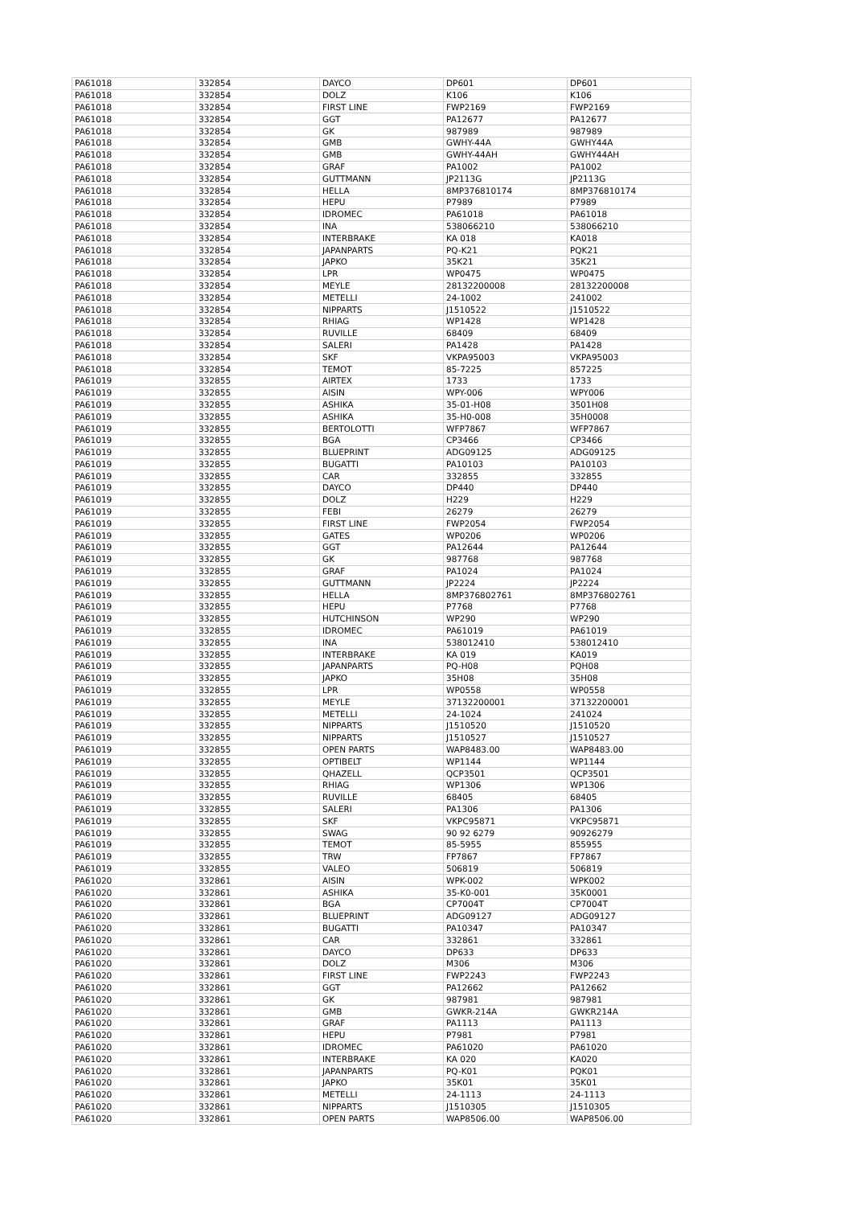| PA61018 | 332854 | DAYCO | DP601 | DP601 |
| PA61018 | 332854 | DOLZ | K106 | K106 |
| PA61018 | 332854 | FIRST LINE | FWP2169 | FWP2169 |
| PA61018 | 332854 | GGT | PA12677 | PA12677 |
| PA61018 | 332854 | GK | 987989 | 987989 |
| PA61018 | 332854 | GMB | GWHY-44A | GWHY44A |
| PA61018 | 332854 | GMB | GWHY-44AH | GWHY44AH |
| PA61018 | 332854 | GRAF | PA1002 | PA1002 |
| PA61018 | 332854 | GUTTMANN | JP2113G | JP2113G |
| PA61018 | 332854 | HELLA | 8MP376810174 | 8MP376810174 |
| PA61018 | 332854 | HEPU | P7989 | P7989 |
| PA61018 | 332854 | IDROMEC | PA61018 | PA61018 |
| PA61018 | 332854 | INA | 538066210 | 538066210 |
| PA61018 | 332854 | INTERBRAKE | KA 018 | KA018 |
| PA61018 | 332854 | JAPANPARTS | PQ-K21 | PQK21 |
| PA61018 | 332854 | JAPKO | 35K21 | 35K21 |
| PA61018 | 332854 | LPR | WP0475 | WP0475 |
| PA61018 | 332854 | MEYLE | 28132200008 | 28132200008 |
| PA61018 | 332854 | METELLI | 24-1002 | 241002 |
| PA61018 | 332854 | NIPPARTS | J1510522 | J1510522 |
| PA61018 | 332854 | RHIAG | WP1428 | WP1428 |
| PA61018 | 332854 | RUVILLE | 68409 | 68409 |
| PA61018 | 332854 | SALERI | PA1428 | PA1428 |
| PA61018 | 332854 | SKF | VKPA95003 | VKPA95003 |
| PA61018 | 332854 | TEMOT | 85-7225 | 857225 |
| PA61019 | 332855 | AIRTEX | 1733 | 1733 |
| PA61019 | 332855 | AISIN | WPY-006 | WPY006 |
| PA61019 | 332855 | ASHIKA | 35-01-H08 | 3501H08 |
| PA61019 | 332855 | ASHIKA | 35-H0-008 | 35H0008 |
| PA61019 | 332855 | BERTOLOTTI | WFP7867 | WFP7867 |
| PA61019 | 332855 | BGA | CP3466 | CP3466 |
| PA61019 | 332855 | BLUEPRINT | ADG09125 | ADG09125 |
| PA61019 | 332855 | BUGATTI | PA10103 | PA10103 |
| PA61019 | 332855 | CAR | 332855 | 332855 |
| PA61019 | 332855 | DAYCO | DP440 | DP440 |
| PA61019 | 332855 | DOLZ | H229 | H229 |
| PA61019 | 332855 | FEBI | 26279 | 26279 |
| PA61019 | 332855 | FIRST LINE | FWP2054 | FWP2054 |
| PA61019 | 332855 | GATES | WP0206 | WP0206 |
| PA61019 | 332855 | GGT | PA12644 | PA12644 |
| PA61019 | 332855 | GK | 987768 | 987768 |
| PA61019 | 332855 | GRAF | PA1024 | PA1024 |
| PA61019 | 332855 | GUTTMANN | JP2224 | JP2224 |
| PA61019 | 332855 | HELLA | 8MP376802761 | 8MP376802761 |
| PA61019 | 332855 | HEPU | P7768 | P7768 |
| PA61019 | 332855 | HUTCHINSON | WP290 | WP290 |
| PA61019 | 332855 | IDROMEC | PA61019 | PA61019 |
| PA61019 | 332855 | INA | 538012410 | 538012410 |
| PA61019 | 332855 | INTERBRAKE | KA 019 | KA019 |
| PA61019 | 332855 | JAPANPARTS | PQ-H08 | PQH08 |
| PA61019 | 332855 | JAPKO | 35H08 | 35H08 |
| PA61019 | 332855 | LPR | WP0558 | WP0558 |
| PA61019 | 332855 | MEYLE | 37132200001 | 37132200001 |
| PA61019 | 332855 | METELLI | 24-1024 | 241024 |
| PA61019 | 332855 | NIPPARTS | J1510520 | J1510520 |
| PA61019 | 332855 | NIPPARTS | J1510527 | J1510527 |
| PA61019 | 332855 | OPEN PARTS | WAP8483.00 | WAP8483.00 |
| PA61019 | 332855 | OPTIBELT | WP1144 | WP1144 |
| PA61019 | 332855 | QHAZELL | QCP3501 | QCP3501 |
| PA61019 | 332855 | RHIAG | WP1306 | WP1306 |
| PA61019 | 332855 | RUVILLE | 68405 | 68405 |
| PA61019 | 332855 | SALERI | PA1306 | PA1306 |
| PA61019 | 332855 | SKF | VKPC95871 | VKPC95871 |
| PA61019 | 332855 | SWAG | 90 92 6279 | 90926279 |
| PA61019 | 332855 | TEMOT | 85-5955 | 855955 |
| PA61019 | 332855 | TRW | FP7867 | FP7867 |
| PA61019 | 332855 | VALEO | 506819 | 506819 |
| PA61020 | 332861 | AISIN | WPK-002 | WPK002 |
| PA61020 | 332861 | ASHIKA | 35-K0-001 | 35K0001 |
| PA61020 | 332861 | BGA | CP7004T | CP7004T |
| PA61020 | 332861 | BLUEPRINT | ADG09127 | ADG09127 |
| PA61020 | 332861 | BUGATTI | PA10347 | PA10347 |
| PA61020 | 332861 | CAR | 332861 | 332861 |
| PA61020 | 332861 | DAYCO | DP633 | DP633 |
| PA61020 | 332861 | DOLZ | M306 | M306 |
| PA61020 | 332861 | FIRST LINE | FWP2243 | FWP2243 |
| PA61020 | 332861 | GGT | PA12662 | PA12662 |
| PA61020 | 332861 | GK | 987981 | 987981 |
| PA61020 | 332861 | GMB | GWKR-214A | GWKR214A |
| PA61020 | 332861 | GRAF | PA1113 | PA1113 |
| PA61020 | 332861 | HEPU | P7981 | P7981 |
| PA61020 | 332861 | IDROMEC | PA61020 | PA61020 |
| PA61020 | 332861 | INTERBRAKE | KA 020 | KA020 |
| PA61020 | 332861 | JAPANPARTS | PQ-K01 | PQK01 |
| PA61020 | 332861 | JAPKO | 35K01 | 35K01 |
| PA61020 | 332861 | METELLI | 24-1113 | 24-1113 |
| PA61020 | 332861 | NIPPARTS | J1510305 | J1510305 |
| PA61020 | 332861 | OPEN PARTS | WAP8506.00 | WAP8506.00 |